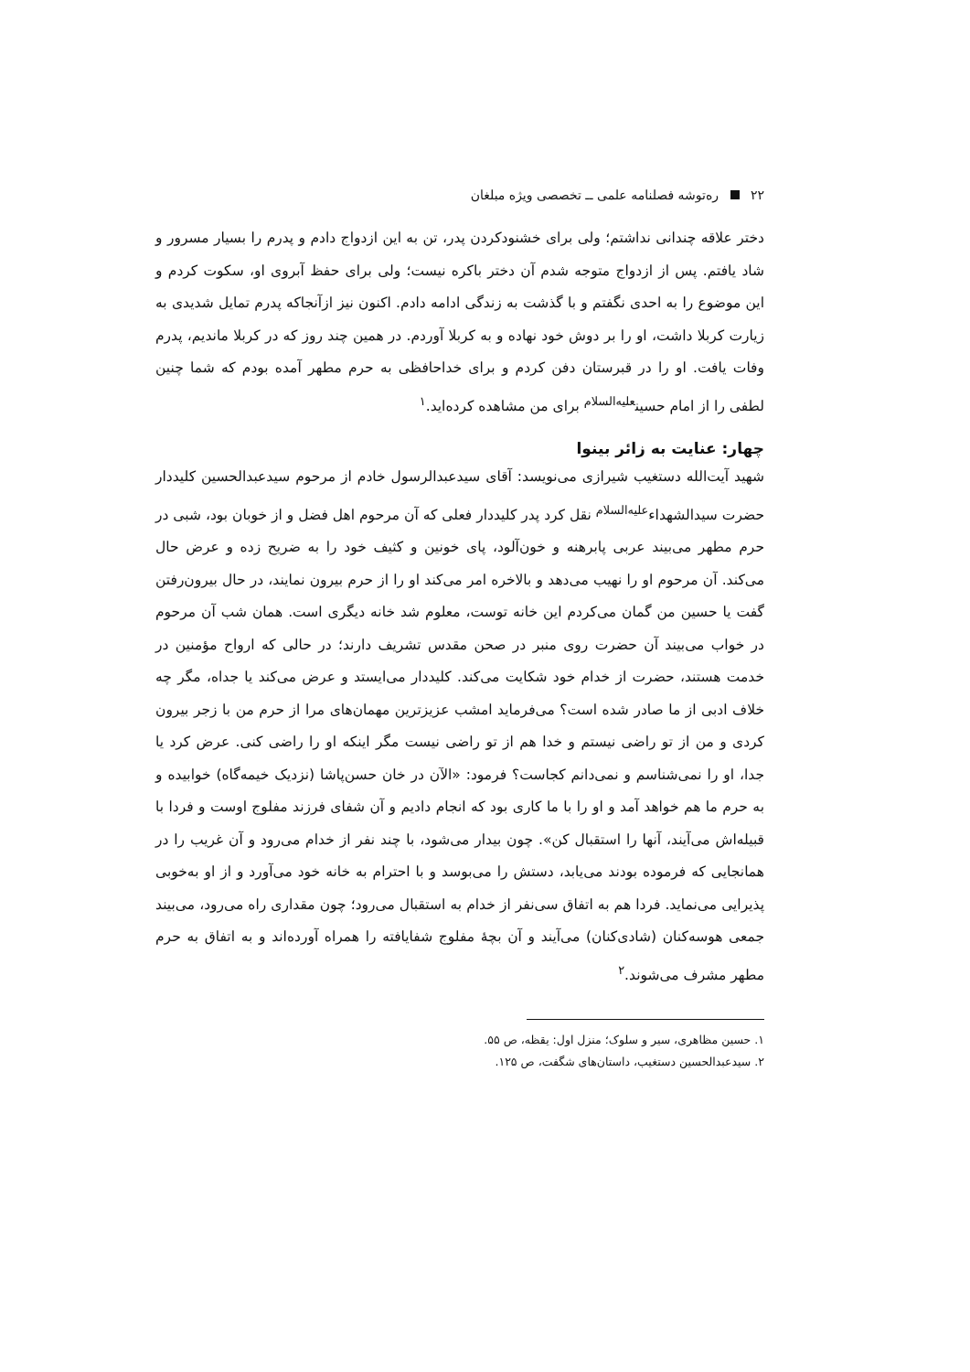۲۲ ره‌توشه فصلنامه علمی ــ تخصصی ویژه مبلغان
دختر علاقه چندانی نداشتم؛ ولی برای خشنودکردن پدر، تن به این ازدواج دادم و پدرم را بسیار مسرور و شاد یافتم. پس از ازدواج متوجه شدم آن دختر باکره نیست؛ ولی برای حفظ آبروی او، سکوت کردم و این موضوع را به احدی نگفتم و با گذشت به زندگی ادامه دادم. اکنون نیز ازآنجاکه پدرم تمایل شدیدی به زیارت کربلا داشت، او را بر دوش خود نهاده و به کربلا آوردم. در همین چند روز که در کربلا ماندیم، پدرم وفات یافت. او را در قبرستان دفن کردم و برای خداحافظی به حرم مطهر آمده بودم که شما چنین لطفی را از امام حسین<sup>علیه‌السلام</sup> برای من مشاهده کرده‌اید.<sup>۱</sup>
چهار: عنایت به زائر بینوا
شهید آیت‌الله دستغیب شیرازی می‌نویسد: آقای سیدعبدالرسول خادم از مرحوم سیدعبدالحسین کلیددار حضرت سیدالشهداء<sup>علیه‌السلام</sup> نقل کرد پدر کلیددار فعلی که آن مرحوم اهل فضل و از خوبان بود، شبی در حرم مطهر می‌بیند عربی پابرهنه و خون‌آلود، پای خونین و کثیف خود را به ضریح زده و عرض حال می‌کند. آن مرحوم او را نهیب می‌دهد و بالاخره امر می‌کند او را از حرم بیرون نمایند، در حال بیرون‌رفتن گفت یا حسین من گمان می‌کردم این خانه توست، معلوم شد خانه دیگری است. همان شب آن مرحوم در خواب می‌بیند آن حضرت روی منبر در صحن مقدس تشریف دارند؛ در حالی که ارواح مؤمنین در خدمت هستند، حضرت از خدام خود شکایت می‌کند. کلیددار می‌ایستد و عرض می‌کند یا جداه، مگر چه خلاف ادبی از ما صادر شده است؟ می‌فرماید امشب عزیزترین مهمان‌های مرا از حرم من با زجر بیرون کردی و من از تو راضی نیستم و خدا هم از تو راضی نیست مگر اینکه او را راضی کنی. عرض کرد یا جدا، او را نمی‌شناسم و نمی‌دانم کجاست؟ فرمود: «الآن در خان حسن‌پاشا (نزدیک خیمه‌گاه) خوابیده و به حرم ما هم خواهد آمد و او را با ما کاری بود که انجام دادیم و آن شفای فرزند مفلوج اوست و فردا با قبیله‌اش می‌آیند، آنها را استقبال کن». چون بیدار می‌شود، با چند نفر از خدام می‌رود و آن غریب را در همانجایی که فرموده بودند می‌یابد، دستش را می‌بوسد و با احترام به خانه خود می‌آورد و از او به‌خوبی پذیرایی می‌نماید. فردا هم به اتفاق سی‌نفر از خدام به استقبال می‌رود؛ چون مقداری راه می‌رود، می‌بیند جمعی هوسه‌کنان (شادی‌کنان) می‌آیند و آن بچهٔ مفلوج شفایافته را همراه آورده‌اند و به اتفاق به حرم مطهر مشرف می‌شوند.<sup>۲</sup>
۱. حسین مظاهری، سیر و سلوک؛ منزل اول: یقظه، ص ۵۵.
۲. سیدعبدالحسین دستغیب، داستان‌های شگفت، ص ۱۲۵.